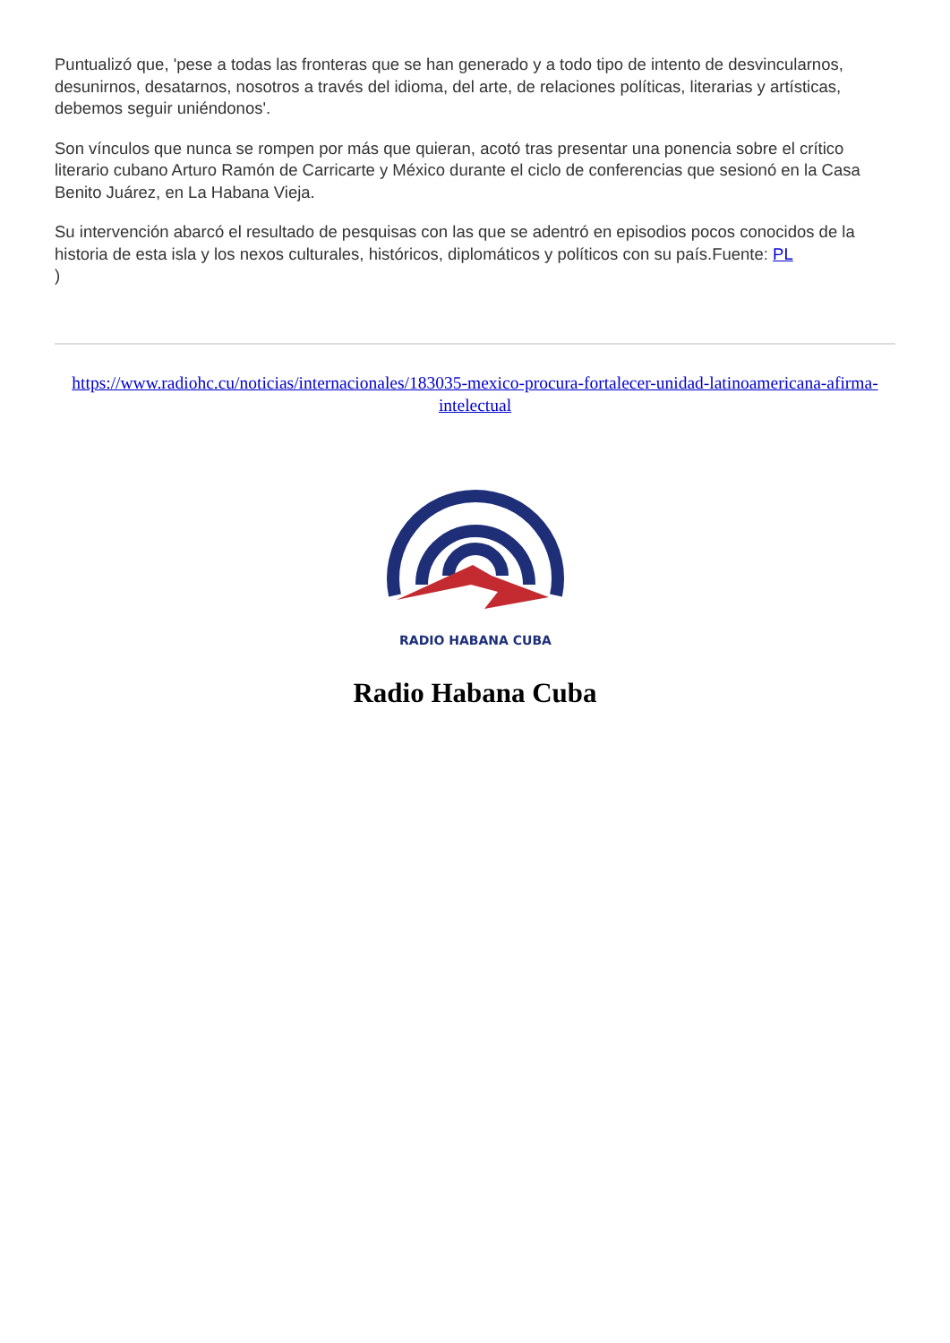Puntualizó que, 'pese a todas las fronteras que se han generado y a todo tipo de intento de desvincularnos, desunirnos, desatarnos, nosotros a través del idioma, del arte, de relaciones políticas, literarias y artísticas, debemos seguir uniéndonos'.
Son vínculos que nunca se rompen por más que quieran, acotó tras presentar una ponencia sobre el crítico literario cubano Arturo Ramón de Carricarte y México durante el ciclo de conferencias que sesionó en la Casa Benito Juárez, en La Habana Vieja.
Su intervención abarcó el resultado de pesquisas con las que se adentró en episodios pocos conocidos de la historia de esta isla y los nexos culturales, históricos, diplomáticos y políticos con su país.Fuente: PL
)
https://www.radiohc.cu/noticias/internacionales/183035-mexico-procura-fortalecer-unidad-latinoamericana-afirma-intelectual
RADIO HABANA CUBA
Radio Habana Cuba